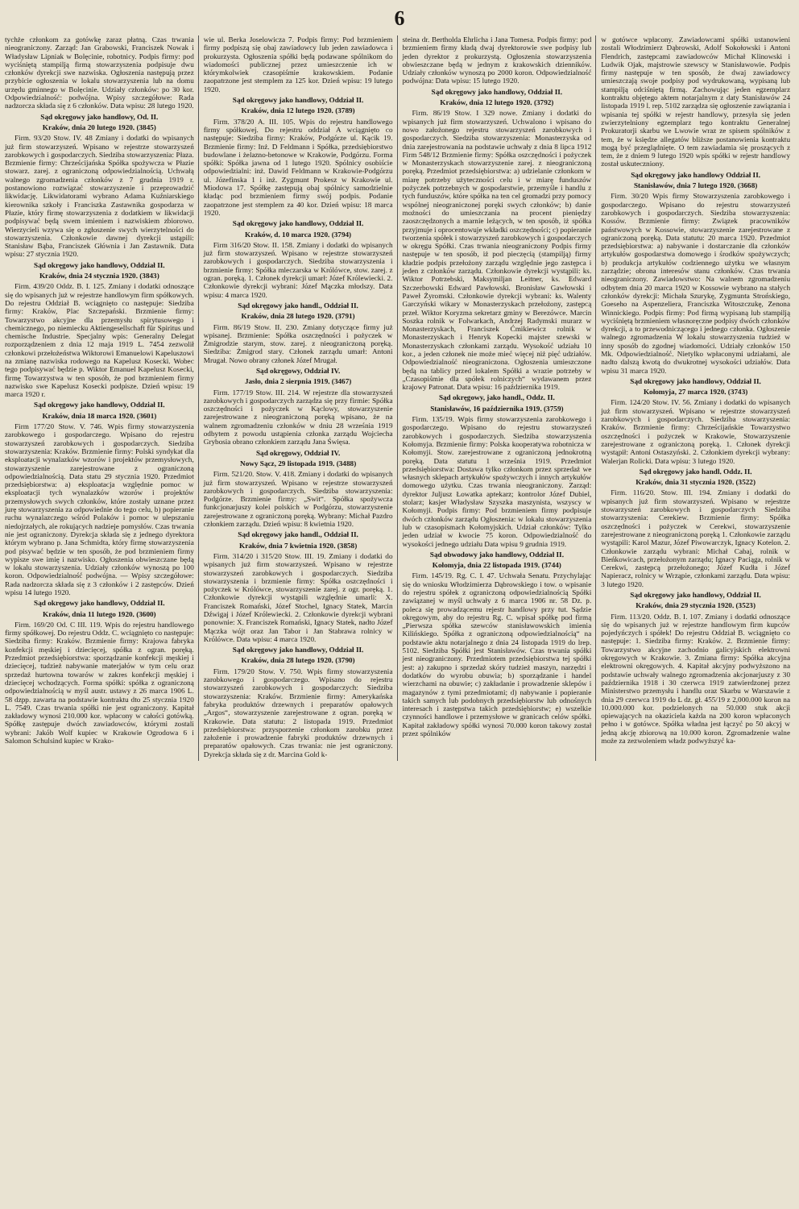6
tychże członkom za gotówkę zaraz płatną. Czas trwania nieograniczony. Zarząd: Jan Grabowski, Franciszek Nowak i Władysław Lipniak w Bolęcinie, robotnicy. Podpis firmy: pod wyciśniętą stampilją firmą stowarzyszenia podpisuje dwu członków dyrekcji swe nazwiska. Ogłoszenia następują przez przybicie ogłoszenia w lokalu stowarzyszenia lub na domu urzędu gminnego w Bolęcinie. Udziały członków: po 30 kor. Odpowiedzialność: podwójna. Wpisy szczegółowe: Rada nadzorcza składa się z 6 członków. Data wpisu: 28 lutego 1920.
Sąd okręgowy jako handlowy, Od. II.
Kraków, dnia 20 lutego 1920. (3845)
Firm. 93/20 Stow. IV. 48 Zmiany i dodatki do wpisanych już firm stowarzyszeń. Wpisano w rejestrze stowarzyszeń zarobkowych i gospodarczych. Siedziba stowarzyszenia: Płaza. Brzmienie firmy: Chrześcijańska Spółka spożywcza w Płazie stowarz. zarej. z ograniczoną odpowiedzialnością. Uchwałą walnego zgromadzenia członków z 7 grudnia 1919 r. postanowiono rozwiązać stowarzyszenie i przeprowadzić likwidację. Likwidatorami wybrano Adama Kuźniarskiego kierownika szkoły i Franciszka Zastawnika gospodarza w Płazie, który firmę stowarzyszenia z dodatkiem w likwidacji podpisywać będą swem imieniem i nazwiskiem zbiorowo. Wierzycieli wzywa się o zgłoszenie swych wierzytelności do stowarzyszenia. Członkowie dawnej dyrekcji ustąpili: Stanisław Bąba, Franciszek Głównia i Jan Zastawnik. Data wpisu: 27 stycznia 1920.
Sąd okręgowy jako handlowy, Oddział II.
Kraków, dnia 24 stycznia 1920. (3843)
Firm. 439/20 Oddz. B. I. 125. Zmiany i dodatki odnoszące się do wpisanych już w rejestrze handlowym firm spółkowych. Do rejestru Oddział B. wciągnięto co następuje: Siedziba firmy: Kraków, Plac Szczepański. Brzmienie firmy: Towarzystwo akcyjne dla przemysłu spirytusowego i chemicznego, po niemiecku Aktiengesellschaft für Spiritus und chemische Industrie. Specjalny wpis: Generalny Delegat rozporządzeniem z dnia 12 maja 1919 L. 7454 zezwolił członkowi przełożeństwa Wiktorowi Emanuelowi Kapeluszowi na zmianę nazwiska rodowego na Kapelusz Kosecki. Wobec tego podpisywać będzie p. Wiktor Emanuel Kapelusz Kosecki, firmę Towarzystwa w ten sposób, że pod brzmieniem firmy nazwisko swe Kapelusz Kosecki podpisze. Dzień wpisu: 19 marca 1920 r.
Sąd okręgowy jako handlowy, Oddział II.
Kraków, dnia 18 marca 1920. (3601)
Firm 177/20 Stow. V. 746. Wpis firmy stowarzyszenia zarobkowego i gospodarczego. Wpisano do rejestru stowarzyszeń zarobkowych i gospodarczych. Siedziba stowarzyszenia: Kraków. Brzmienie firmy: Polski syndykat dla eksploatacji wynalazków wzorów i projektów przemysłowych, stowarzyszenie zarejestrowane z ograniczoną odpowiedzialnością. Data statu 29 stycznia 1920. Przedmiot przedsiębiorstwa: a) eksploatacja względnie pomoc w eksploatacji tych wynalazków wzorów i projektów przemysłowych swych członków, które zostały uznane przez jurę stowarzyszenia za odpowiednie do tego celu, b) popieranie ruchu wynalazczego wśród Polaków i pomoc w ulepszaniu niedojrzałych, ale rokujących nadzieje pomysłów. Czas trwania nie jest ograniczony. Dyrekcja składa się z jednego dyrektora którym wybrano p. Jana Schmidta, który firmę stowarzyszenia pod pisywać będzie w ten sposób, że pod brzmieniem firmy wypisze swe imię i nazwisko. Ogłoszenia obwieszczane będą w lokalu stowarzyszenia. Udziały członków wynoszą po 100 koron. Odpowiedzialność podwójna. — Wpisy szczegółowe: Rada nadzorcza składa się z 3 członków i 2 zastępców. Dzień wpisu 14 lutego 1920.
Sąd okręgowy jako handlowy, Oddział II.
Kraków, dnia 11 lutego 1920. (3600)
Firm. 169/20 Od. C III. 119. Wpis do rejestru handlowego firmy spółkowej. Do rejestru Oddz. C. wciągnięto co następuje: Siedziba firmy: Kraków. Brzmienie firmy: Krajowa fabryka konfekcji męskiej i dziecięcej, spółka z ogran. poręką. Przedmiot przedsiębiorstwa: sporządzanie konfekcji męskiej i dziecięcej, tudzież nabywanie materjałów w tym celu oraz sprzedaż hurtowna towarów w zakres konfekcji męskiej i dziecięcej wchodzących. Forma spółki: spółka z ograniczoną odpowiedzialnością w myśl austr. ustawy z 26 marca 1906 L. 58 dzpp. zawarta na podstawie kontraktu dto 25 stycznia 1920 L. 7549. Czas trwania spółki nie jest ograniczony. Kapitał zakładowy wynosi 210.000 kor. wpłacony w całości gotówką. Spółkę zastępuje dwóch zawiadowców, którymi zostali wybrani: Jakób Wolf kupiec w Krakowie Ogrodowa 6 i Salomon Schulsind kupiec w Krako-
wie ul. Berka Joselowicza 7. Podpis firmy: Pod brzmieniem firmy podpiszą się obaj zawiadowcy lub jeden zawiadowca i prokurzysta. Ogłoszenia spółki będą podawane spólnikom do wiadomości publicznej przez umieszczenie ich w którymkolwiek czasopiśmie krakowskiem. Podanie zaopatrzone jest stemplem za 125 kor. Dzień wpisu: 19 lutego 1920.
Sąd okręgowy jako handlowy, Oddział II.
Kraków, dnia 12 lutego 1920. (3789)
Firm. 378/20 A. III. 105. Wpis do rejestru handlowego firmy spółkowej. Do rejestru oddział A wciągnięto co następuje: Siedziba firmy: Kraków, Podgórze ul. Kącik 19. Brzmienie firmy: Inż. D Feldmann i Spółka, przedsiębiorstwo budowlane i żelazno-betonowe w Krakowie, Podgórzu. Forma spółki: Spółka jawna od 1 lutego 1920. Spólnicy osobiście odpowiedzialni: inż. Dawid Feldmann w Krakowie-Podgórzu ul. Józefinska 1 i inż. Zygmunt Prokesz w Krakowie ul. Miodowa 17. Spółkę zastępują obaj spólnicy samodzielnie kładąc pod brzmieniem firmy swój podpis. Podanie zaopatrzone jest stemplem za 40 kor. Dzień wpisu: 18 marca 1920.
Sąd okręgowy jako handlowy, Oddział II.
Kraków, d. 10 marca 1920. (3794)
Firm 316/20 Stow. II. 158. Zmiany i dodatki do wpisanych już firm stowarzyszeń. Wpisano w rejestrze stowarzyszeń zarobkowych i gospodarczych. Siedziba stowarzyszenia i brzmienie firmy: Spółka mleczarska w Królówce, stow. zarej. z ogran. poręką. 1. Członek dyrekcji umarł: Józef Królewiecki. 2. Członkowie dyrekcji wybrani: Józef Mączka młodszy. Data wpisu: 4 marca 1920.
Sąd okręgowy jako handl., Oddział II.
Kraków, dnia 28 lutego 1920. (3791)
Firm. 86/19 Stow. II. 230. Zmiany dotyczące firmy już wpisanej. Brzmienie: Spółka oszczędności i pożyczek w Żmigrodzie starym, stow. zarej. z nieograniczoną poręką. Siedziba: Żmigrod stary. Członek zarządu umarł: Antoni Mrugał. Nowo obrany członek Józef Mrugał.
Sąd okręgowy, Oddział IV.
Jasło, dnia 2 sierpnia 1919. (3467)
Firm. 177/19 Stow. III. 214. W rejestrze dla stowarzyszeń zarobkowych i gospodarczych zarządza się przy firmie: Spółka oszczędności i pożyczek w Kąclowy, stowarzyszenie zarejestrowane z nieograniczoną poręką wpisano, że na walnem zgromadzeniu członków w dniu 28 września 1919 odbytem z powodu ustąpienia członka zarządu Wojciecha Grybosia obrano członkiem zarządu Jana Święsa.
Sąd okręgowy, Oddział IV.
Nowy Sącz, 29 listopada 1919. (3488)
Firm. 521/20. Stow. V. 418. Zmiany i dodatki do wpisanych już firm stowarzyszeń. Wpisano w rejestrze stowarzyszeń zarobkowych i gospodarczych. Siedziba stowarzyszenia: Podgórze. Brzmienie firmy: „Swit“. Spółka spożywcza funkcjonarjuszy kolei polskich w Podgórzu, stowarzyszenie zarejestrowane z ograniczoną poręką. Wybrany: Michał Pazdro członkiem zarządu. Dzień wpisu: 8 kwietnia 1920.
Sąd okręgowy jako handl., Oddział II.
Kraków, dnia 7 kwietnia 1920. (3858)
Firm. 314/20 i 315/20 Stow. III. 19. Zmiany i dodatki do wpisanych już firm stowarzyszeń. Wpisano w rejestrze stowarzyszeń zarobkowych i gospodarczych. Siedziba stowarzyszenia i brzmienie firmy: Spółka oszczędności i pożyczek w Królówce, stowarzyszenie zarej. z ogr. poręką. 1. Członkowie dyrekcji wystąpili względnie umarli: X. Franciszek Romański, Józef Stochel, Ignacy Statek, Marcin Dźwigaj i Józef Królewiecki. 2. Członkowie dyrekcji wybrani ponownie: X. Franciszek Romański, Ignacy Statek, nadto Józef Mączka wójt oraz Jan Tabor i Jan Stabrawa rolnicy w Królówce. Data wpisu: 4 marca 1920.
Sąd okręgowy jako handlowy, Oddział II.
Kraków, dnia 28 lutego 1920. (3790)
Firm. 179/20 Stow. V. 750. Wpis firmy stowarzyszenia zarobkowego i gospodarczego. Wpisano do rejestru stowarzyszeń zarobkowych i gospodarczych: Siedziba stowarzyszenia: Kraków. Brzmienie firmy: Amerykańska fabryka produktów drzewnych i preparatów opałowych „Argos“, stowarzyszenie zarejestrowane z ogran. poręką w Krakowie. Data statutu: 2 listopada 1919. Przedmiot przedsiębiorstwa: przysporzenie członkom zarobku przez założenie i prowadzenie fabryki produktów drzewnych i preparatów opałowych. Czas trwania: nie jest ograniczony. Dyrekcja składa się z dr. Marcina Gold k-
steina dr. Bertholda Ehrlicha i Jana Tomesa. Podpis firmy: pod brzmieniem firmy kładą dwaj dyrektorowie swe podpisy lub jeden dyrektor z prokurzystą. Ogłoszenia stowarzyszenia obwieszczane będą w jednym z krakowskich dzienników. Udziały członków wynoszą po 2000 koron. Odpowiedzialność podwójna: Data wpisu: 15 lutego 1920.
Sąd okręgowy jako handlowy, Oddział II.
Kraków, dnia 12 lutego 1920. (3792)
Firm. 86/19 Stow. I 329 nowe. Zmiany i dodatki do wpisanych już firm stowarzyszeń. Uchwalono i wpisano do nowo założonego rejestru stowarzyszeń zarobkowych i gospodarczych. Siedziba stowarzyszenia: Monasterzyska od dnia zarejestrowania na podstawie uchwały z dnia 8 lipca 1912 Firm 548/12 Brzmienie firmy: Spółka oszczędności i pożyczek w Monasterzyskach stowarzyszenie zarej. z nieograniczoną poręką. Przedmiot przedsiębiorstwa: a) udzielanie członkom w miarę potrzeby użyteczności celu i w miarę funduszów pożyczek potrzebnych w gospodarstwie, przemyśle i handlu z tych funduszów, które spółka na ten cel gromadzi przy pomocy wspólnej nieograniczonej poręki swych członków; b) danie możności do umieszczania na procent pieniędzy zaoszczędzonych a marnie leżących, w ten sposób, iż spółka przyjmuje i oprocentowuje wkładki oszczędności; c) popieranie tworzenia spółek i stowarzyszeń zarobkowych i gospodarczych w okręgu Spółki. Czas trwania nieograniczony Podpis firmy następuje w ten sposób, iż pod pieczęcią (stampilją) firmy kładzie podpis przełożony zarządu względnie jego zastępca i jeden z członków zarządu. Członkowie dyrekcji wystąpili: ks. Wiktor Potrzebski, Maksymiljan Leitner, ks. Edward Szczerbowski Edward Pawłowski. Bronisław Gawłowski i Paweł Żyromski. Członkowie dyrekcji wybrani: ks. Walenty Garczyński wikary w Monasterzyskach przełożony, zastępcą przeł. Wiktor Koryzma sekretarz gminy w Berezówce. Marcin Soszka rolnik w Folwarkach, Andrzej Radymski murarz w Monasterzyskach, Franciszek Ćmikiewicz rolnik w Monasterzyskach i Henryk Kopecki majster szewski w Monasterzyskach członkami zarządu. Wysokość udziału 10 kor., a jeden członek nie może mieć więcej niż pięć udziałów. Odpowiedzialność nieograniczona. Ogłoszenia umieszczone będą na tablicy przed lokalem Spółki a wrazie potrzeby w „Czasopiśmie dla spółek rolniczych“ wydawanem przez krajowy Patronat. Data wpisu: 16 października 1919.
Sąd okręgowy, jako handl., Oddz. II.
Stanisławów, 16 października 1919. (3759)
Firm. 135/19. Wpis firmy stowarzyszenia zarobkowego i gospodarczego. Wpisano do rejestru stowarzyszeń zarobkowych i gospodarczych. Siedziba stowarzyszenia Kołomyja. Brzmienie firmy: Polska kooperatywa robotnicza w Kołomyji. Stow. zarejestrowane z ograniczoną jednokrotną poręką. Data statutu 1 września 1919. Przedmiot przedsiębiorstwa: Dostawa tylko członkom przez sprzedaż we własnych sklepach artykułów spożywczych i innych artykułów domowego użytku. Czas trwania nieograniczony. Zarząd: dyrektor Juljusz Łowatka aptekarz; kontrolor Józef Dubiel, stolarz; kasjer Władysław Szyszka maszynista, wszyscy w Kołomyji. Podpis firmy: Pod brzmieniem firmy podpisuje dwóch członków zarządu Ogłoszenia: w lokalu stowarzyszenia lub w czasopismach Kołomyjskich. Udział członków: Tylko jeden udział w kwocie 75 koron. Odpowiedzialność do wysokości jednego udziału Data wpisu 9 grudnia 1919.
Sąd obwodowy jako handlowy, Oddział II.
Kołomyja, dnia 22 listopada 1919. (3744)
Firm. 145/19. Rg. C. I. 47. Uchwała Senatu. Przychylając się do wniosku Włodzimierza Dąbrowskiego i tow. o wpisanie do rejestru spółek z ograniczoną odpowiedzialnością Spółki zawiązanej w myśl uchwały z 6 marca 1906 nr. 58 Dz. p. poleca się prowadzącemu rejestr handlowy przy tut. Sądzie okręgowym, aby do rejestru Rg. C. wpisał spółkę pod firmą „Pierwsza spółka szewców stanisławowskich imienia Kilińskiego. Spółka z ograniczoną odpowiedzialnością“ na podstawie aktu notarjalnego z dnia 24 listopada 1919 do lrep. 5102. Siedziba Spółki jest Stanisławów. Czas trwania spółki jest nieograniczony. Przedmiotem przedsiębiorstwa tej spółki jest: a) zakupno i sprzedaż skóry tudzież maszyn, narzędzi i dodatków do wyrobu obuwia; b) sporządzanie i handel wierzchami na obuwie; c) zakładanie i prowadzenie sklepów i magazynów z tymi przedmiotami; d) nabywanie i popieranie takich samych lub podobnych przedsiębiorstw lub odnośnych interesach i zastępstwa takich przedsiębiorstw; e) wszelkie czynności handlowe i przemysłowe w granicach celów spółki. Kapitał zakładowy spółki wynosi 70.000 koron takowy został przez spólników
w gotówce wpłacony. Zawiadowcami spółki ustanowieni zostali Włodzimierz Dąbrowski, Adolf Sokołowski i Antoni Flendrich, zastępcami zawiadowców Michał Klinowski i Ludwik Ojak, majstrowie szewscy w Stanisławowie. Podpis firmy następuje w ten sposób, że dwaj zawiadowcy umieszczają swoje podpisy pod wydrukowaną, wypisaną lub stampilją odciśniętą firmą. Zachowując jeden egzemplarz kontraktu objętego aktem notarjalnym z daty Stanisławów 24 listopada 1919 l. rep. 5102 zarządza się ogłoszenie zawiązania i wpisania tej spółki w rejestr handlowy, przesyła się jeden zwierzytelniony egzemplarz tego kontraktu Generalnej Prokuratorji skarbu we Lwowie wraz ze spisem spólników z tem, że w księdze allegatów bliższe postanowienia kontraktu mogą być przeglądnięte. O tem zawiadamia się proszących z tem, że z dniem 9 lutego 1920 wpis spółki w rejestr handlowy został uskuteczniony.
Sąd okręgowy jako handlowy Oddział II.
Stanisławów, dnia 7 lutego 1920. (3668)
Firm. 30/20 Wpis firmy Stowarzyszenia zarobkowego i gospodarczego. Wpisano do rejestru stowarzyszeń zarobkowych i gospodarczych. Siedziba stowarzyszenia: Kossów. Brzmienie firmy: Związek pracowników państwowych w Kossowie, stowarzyszenie zarejestrowane z ograniczoną poręką. Data statutu: 20 marca 1920. Przedmiot przedsiębiorstwa: a) nabywanie i dostarczanie dla członków artykułów gospodarstwa domowego i środków spożywczych; b) produkcja artykułów codziennego użytku we własnym zarządzie; obrona interesów stanu członków. Czas trwania nieograniczony. Zawiadowstwo: Na walnem zgromadzeniu odbytem dnia 20 marca 1920 w Kossowie wybrano na stałych członków dyrekcji: Michała Szurykę, Zygmunta Strońskiego, Goeseho na Aspenzeliera, Franciszka Witoszczukę, Zenona Winnickiego. Podpis firmy: Pod firmą wypisaną lub stampilją wyciśniętą brzmieniem własnoręczne podpisy dwóch członków dyrekcji, a to przewodniczącego i jednego członka. Ogłoszenie walnego zgromadzenia W lokalu stowarzyszenia tudzież w inny sposób do zgodnej wiadomości. Udziały członków 150 Mk. Odpowiedzialność. Nietylko wpłaconymi udziałami, ale nadto dalszą kwotą do dwukrotnej wysokości udziałów. Data wpisu 31 marca 1920.
Sąd okręgowy jako handlowy, Oddział II.
Kołomyja, 27 marca 1920. (3743)
Firm. 124/20 Stow. IV. 56. Zmiany i dodatki do wpisanych już firm stowarzyszeń. Wpisano w rejestrze stowarzyszeń zarobkowych i gospodarczych. Siedziba stowarzyszenia: Kraków. Brzmienie firmy: Chrześcijańskie Towarzystwo oszczędności i pożyczek w Krakowie, Stowarzyszenie zarejestrowane z ograniczoną poręką. 1. Członek dyrekcji wystąpił: Antoni Ostaszyński. 2. Członkiem dyrekcji wybrany: Walerjan Rolicki. Data wpisu: 3 lutego 1920.
Sąd okręgowy jako handl. Oddz. II.
Kraków, dnia 31 stycznia 1920. (3522)
Firm. 116/20. Stow. III. 194. Zmiany i dodatki do wpisanych już firm stowarzyszeń. Wpisano w rejestrze stowarzyszeń zarobkowych i gospodarczych Siedziba stowarzyszenia: Cerekiew. Brzmienie firmy: Spółka oszczędności i pożyczek w Cerekwi, stowarzyszenie zarejestrowane z nieograniczoną poręką 1. Członkowie zarządu wystąpili: Karol Mazur, Józef Piwowarczyk, Ignacy Kotelon. 2. Członkowie zarządu wybrani: Michał Cabaj, rolnik w Bieńkowicach, przełożonym zarządu; Ignacy Paciąga, rolnik w Cerekwi, zastępcą przełożonego; Józef Kudła i Józef Napieracz, rolnicy w Wrząpie, członkami zarządu. Data wpisu: 3 lutego 1920.
Sąd okręgowy jako handlowy, Oddział II.
Kraków, dnia 29 stycznia 1920. (3523)
Firm. 113/20. Oddz. B. I. 107. Zmiany i dodatki odnoszące się do wpisanych już w rejestrze handlowym firm kupców pojedyńczych i spółek! Do rejestru Oddział B. wciągnięto co następuje: 1. Siedziba firmy: Kraków. 2. Brzmienie firmy: Towarzystwo akcyjne zachodnio galicyjskich elektrowni okręgowych w Krakowie. 3. Zmiana firmy: Spółka akcyjna elektrowni okręgowych. 4. Kapitał akcyjny podwyższono na podstawie uchwały walnego zgromadzenia akcjonarjuszy z 30 października 1918 i 30 czerwca 1919 zatwierdzonej przez Ministerstwo przemysłu i handlu oraz Skarbu w Warszawie z dnia 29 czerwca 1919 do L dz. gł. 455/19 z 2,000.000 koron na 10.000.000 kor. podzielonych na 50.000 stuk akcji opiewających na okaziciela każda na 200 koron wpłaconych pełno i w gotówce. Spółka władna jest łączyć po 50 akcyj w jedną akcję zbiorową na 10.000 koron. Zgromadzenie walne może za zezwoleniem władz podwyższyć ka-